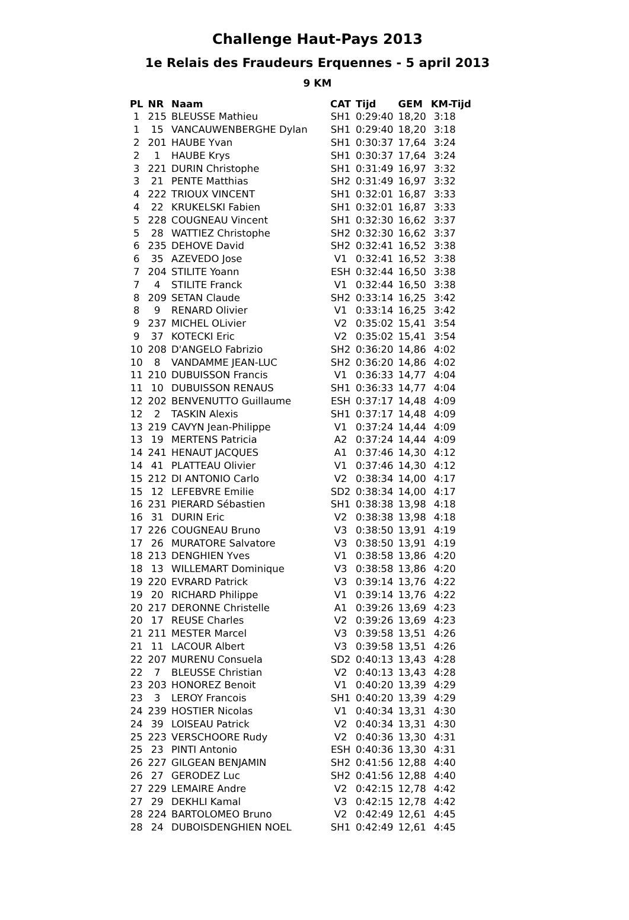Challenge Haut-Pays 2013
1e Relais des Fraudeurs Erquennes - 5 april 2013
9 KM
| PL | NR | Naam | CAT | Tijd | GEM | KM-Tijd |
| --- | --- | --- | --- | --- | --- | --- |
| 1 | 215 | BLEUSSE Mathieu | SH1 | 0:29:40 | 18,20 | 3:18 |
| 1 | 15 | VANCAUWENBERGHE Dylan | SH1 | 0:29:40 | 18,20 | 3:18 |
| 2 | 201 | HAUBE Yvan | SH1 | 0:30:37 | 17,64 | 3:24 |
| 2 | 1 | HAUBE Krys | SH1 | 0:30:37 | 17,64 | 3:24 |
| 3 | 221 | DURIN Christophe | SH1 | 0:31:49 | 16,97 | 3:32 |
| 3 | 21 | PENTE Matthias | SH2 | 0:31:49 | 16,97 | 3:32 |
| 4 | 222 | TRIOUX VINCENT | SH1 | 0:32:01 | 16,87 | 3:33 |
| 4 | 22 | KRUKELSKI Fabien | SH1 | 0:32:01 | 16,87 | 3:33 |
| 5 | 228 | COUGNEAU Vincent | SH1 | 0:32:30 | 16,62 | 3:37 |
| 5 | 28 | WATTIEZ Christophe | SH2 | 0:32:30 | 16,62 | 3:37 |
| 6 | 235 | DEHOVE David | SH2 | 0:32:41 | 16,52 | 3:38 |
| 6 | 35 | AZEVEDO Jose | V1 | 0:32:41 | 16,52 | 3:38 |
| 7 | 204 | STILITE Yoann | ESH | 0:32:44 | 16,50 | 3:38 |
| 7 | 4 | STILITE Franck | V1 | 0:32:44 | 16,50 | 3:38 |
| 8 | 209 | SETAN Claude | SH2 | 0:33:14 | 16,25 | 3:42 |
| 8 | 9 | RENARD Olivier | V1 | 0:33:14 | 16,25 | 3:42 |
| 9 | 237 | MICHEL OLivier | V2 | 0:35:02 | 15,41 | 3:54 |
| 9 | 37 | KOTECKI Eric | V2 | 0:35:02 | 15,41 | 3:54 |
| 10 | 208 | D'ANGELO Fabrizio | SH2 | 0:36:20 | 14,86 | 4:02 |
| 10 | 8 | VANDAMME JEAN-LUC | SH2 | 0:36:20 | 14,86 | 4:02 |
| 11 | 210 | DUBUISSON Francis | V1 | 0:36:33 | 14,77 | 4:04 |
| 11 | 10 | DUBUISSON RENAUS | SH1 | 0:36:33 | 14,77 | 4:04 |
| 12 | 202 | BENVENUTTO Guillaume | ESH | 0:37:17 | 14,48 | 4:09 |
| 12 | 2 | TASKIN Alexis | SH1 | 0:37:17 | 14,48 | 4:09 |
| 13 | 219 | CAVYN Jean-Philippe | V1 | 0:37:24 | 14,44 | 4:09 |
| 13 | 19 | MERTENS Patricia | A2 | 0:37:24 | 14,44 | 4:09 |
| 14 | 241 | HENAUT JACQUES | A1 | 0:37:46 | 14,30 | 4:12 |
| 14 | 41 | PLATTEAU Olivier | V1 | 0:37:46 | 14,30 | 4:12 |
| 15 | 212 | DI ANTONIO Carlo | V2 | 0:38:34 | 14,00 | 4:17 |
| 15 | 12 | LEFEBVRE Emilie | SD2 | 0:38:34 | 14,00 | 4:17 |
| 16 | 231 | PIERARD Sébastien | SH1 | 0:38:38 | 13,98 | 4:18 |
| 16 | 31 | DURIN Eric | V2 | 0:38:38 | 13,98 | 4:18 |
| 17 | 226 | COUGNEAU Bruno | V3 | 0:38:50 | 13,91 | 4:19 |
| 17 | 26 | MURATORE Salvatore | V3 | 0:38:50 | 13,91 | 4:19 |
| 18 | 213 | DENGHIEN Yves | V1 | 0:38:58 | 13,86 | 4:20 |
| 18 | 13 | WILLEMART Dominique | V3 | 0:38:58 | 13,86 | 4:20 |
| 19 | 220 | EVRARD Patrick | V3 | 0:39:14 | 13,76 | 4:22 |
| 19 | 20 | RICHARD Philippe | V1 | 0:39:14 | 13,76 | 4:22 |
| 20 | 217 | DERONNE Christelle | A1 | 0:39:26 | 13,69 | 4:23 |
| 20 | 17 | REUSE Charles | V2 | 0:39:26 | 13,69 | 4:23 |
| 21 | 211 | MESTER Marcel | V3 | 0:39:58 | 13,51 | 4:26 |
| 21 | 11 | LACOUR Albert | V3 | 0:39:58 | 13,51 | 4:26 |
| 22 | 207 | MURENU Consuela | SD2 | 0:40:13 | 13,43 | 4:28 |
| 22 | 7 | BLEUSSE Christian | V2 | 0:40:13 | 13,43 | 4:28 |
| 23 | 203 | HONOREZ Benoit | V1 | 0:40:20 | 13,39 | 4:29 |
| 23 | 3 | LEROY Francois | SH1 | 0:40:20 | 13,39 | 4:29 |
| 24 | 239 | HOSTIER Nicolas | V1 | 0:40:34 | 13,31 | 4:30 |
| 24 | 39 | LOISEAU Patrick | V2 | 0:40:34 | 13,31 | 4:30 |
| 25 | 223 | VERSCHOORE Rudy | V2 | 0:40:36 | 13,30 | 4:31 |
| 25 | 23 | PINTI Antonio | ESH | 0:40:36 | 13,30 | 4:31 |
| 26 | 227 | GILGEAN BENJAMIN | SH2 | 0:41:56 | 12,88 | 4:40 |
| 26 | 27 | GERODEZ Luc | SH2 | 0:41:56 | 12,88 | 4:40 |
| 27 | 229 | LEMAIRE Andre | V2 | 0:42:15 | 12,78 | 4:42 |
| 27 | 29 | DEKHLI Kamal | V3 | 0:42:15 | 12,78 | 4:42 |
| 28 | 224 | BARTOLOMEO Bruno | V2 | 0:42:49 | 12,61 | 4:45 |
| 28 | 24 | DUBOISDENGHIEN NOEL | SH1 | 0:42:49 | 12,61 | 4:45 |